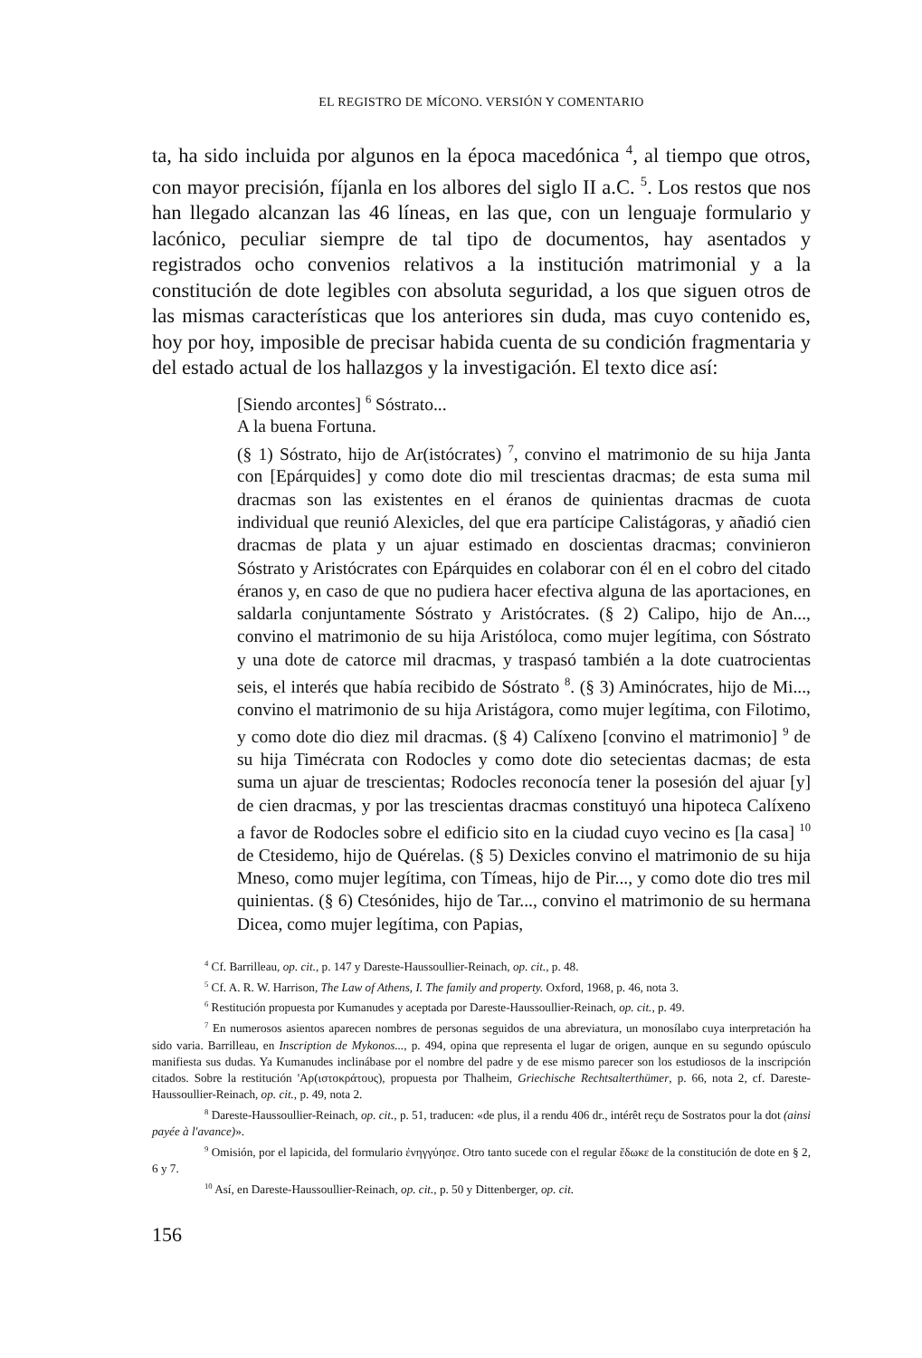EL REGISTRO DE MÍCONO. VERSIÓN Y COMENTARIO
ta, ha sido incluida por algunos en la época macedónica <sup>4</sup>, al tiempo que otros, con mayor precisión, fíjanla en los albores del siglo II a.C. <sup>5</sup>. Los restos que nos han llegado alcanzan las 46 líneas, en las que, con un lenguaje formulario y lacónico, peculiar siempre de tal tipo de documentos, hay asentados y registrados ocho convenios relativos a la institución matrimonial y a la constitución de dote legibles con absoluta seguridad, a los que siguen otros de las mismas características que los anteriores sin duda, mas cuyo contenido es, hoy por hoy, imposible de precisar habida cuenta de su condición fragmentaria y del estado actual de los hallazgos y la investigación. El texto dice así:
[Siendo arcontes] <sup>6</sup> Sóstrato...
A la buena Fortuna.
(§ 1) Sóstrato, hijo de Ar(istócrates) <sup>7</sup>, convino el matrimonio de su hija Janta con [Epárquides] y como dote dio mil trescientas dracmas; de esta suma mil dracmas son las existentes en el éranos de quinientas dracmas de cuota individual que reunió Alexicles, del que era partícipe Calistágoras, y añadió cien dracmas de plata y un ajuar estimado en doscientas dracmas; convinieron Sóstrato y Aristócrates con Epárquides en colaborar con él en el cobro del citado éranos y, en caso de que no pudiera hacer efectiva alguna de las aportaciones, en saldarla conjuntamente Sóstrato y Aristócrates. (§ 2) Calipo, hijo de An..., convino el matrimonio de su hija Aristóloca, como mujer legítima, con Sóstrato y una dote de catorce mil dracmas, y traspasó también a la dote cuatrocientas seis, el interés que había recibido de Sóstrato <sup>8</sup>. (§ 3) Aminócrates, hijo de Mi..., convino el matrimonio de su hija Aristágora, como mujer legítima, con Filotimo, y como dote dio diez mil dracmas. (§ 4) Calíxeno [convino el matrimonio] <sup>9</sup> de su hija Timécrata con Rodocles y como dote dio setecientas dacmas; de esta suma un ajuar de trescientas; Rodocles reconocía tener la posesión del ajuar [y] de cien dracmas, y por las trescientas dracmas constituyó una hipoteca Calíxeno a favor de Rodocles sobre el edificio sito en la ciudad cuyo vecino es [la casa] <sup>10</sup> de Ctesidemo, hijo de Quérelas. (§ 5) Dexicles convino el matrimonio de su hija Mneso, como mujer legítima, con Tímeas, hijo de Pir..., y como dote dio tres mil quinientas. (§ 6) Ctesónides, hijo de Tar..., convino el matrimonio de su hermana Dicea, como mujer legítima, con Papias,
<sup>4</sup> Cf. Barrilleau, op. cit., p. 147 y Dareste-Haussoullier-Reinach, op. cit., p. 48.
<sup>5</sup> Cf. A. R. W. Harrison, The Law of Athens, I. The family and property. Oxford, 1968, p. 46, nota 3.
<sup>6</sup> Restitución propuesta por Kumanudes y aceptada por Dareste-Haussoullier-Reinach, op. cit., p. 49.
<sup>7</sup> En numerosos asientos aparecen nombres de personas seguidos de una abreviatura, un monosílabo cuya interpretación ha sido varia. Barrilleau, en Inscription de Mykonos..., p. 494, opina que representa el lugar de origen, aunque en su segundo opúsculo manifiesta sus dudas. Ya Kumanudes inclinábase por el nombre del padre y de ese mismo parecer son los estudiosos de la inscripción citados. Sobre la restitución 'Αρ(ιστοκράτους), propuesta por Thalheim, Griechische Rechtsalterthümer, p. 66, nota 2, cf. Dareste-Haussoullier-Reinach, op. cit., p. 49, nota 2.
<sup>8</sup> Dareste-Haussoullier-Reinach, op. cit., p. 51, traducen: «de plus, il a rendu 406 dr., intérêt reçu de Sostratos pour la dot (ainsi payée à l'avance)».
<sup>9</sup> Omisión, por el lapicida, del formulario ἐνηγγύησε. Otro tanto sucede con el regular ἔδωκε de la constitución de dote en § 2, 6 y 7.
<sup>10</sup> Así, en Dareste-Haussoullier-Reinach, op. cit., p. 50 y Dittenberger, op. cit.
156